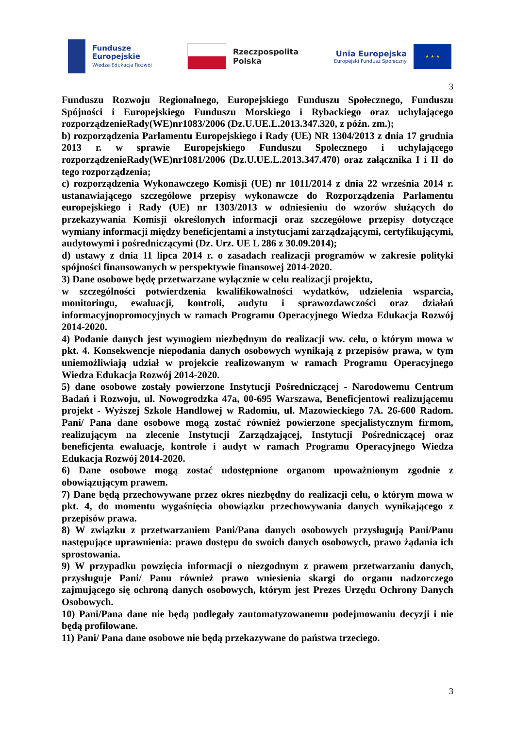Fundusze
Europejskie
Wiedza Edukacja Rozwój
Rzeczpospolita
Polska
Unia Europejska
Europejski Fundusz Społeczny
★ ★ ★
3
Funduszu Rozwoju Regionalnego, Europejskiego Funduszu Społecznego, Funduszu Spójności i Europejskiego Funduszu Morskiego i Rybackiego oraz uchylającego rozporządzenieRady(WE)nr1083/2006 (Dz.U.UE.L.2013.347.320, z późn. zm.);
b) rozporządzenia Parlamentu Europejskiego i Rady (UE) NR 1304/2013 z dnia 17 grudnia 2013 r. w sprawie Europejskiego Funduszu Społecznego i uchylającego rozporządzenieRady(WE)nr1081/2006 (Dz.U.UE.L.2013.347.470) oraz załącznika I i II do tego rozporządzenia;
c) rozporządzenia Wykonawczego Komisji (UE) nr 1011/2014 z dnia 22 września 2014 r. ustanawiającego szczegółowe przepisy wykonawcze do Rozporządzenia Parlamentu europejskiego i Rady (UE) nr 1303/2013 w odniesieniu do wzorów służących do przekazywania Komisji określonych informacji oraz szczegółowe przepisy dotyczące wymiany informacji między beneficjentami a instytucjami zarządzającymi, certyfikującymi, audytowymi i pośredniczącymi (Dz. Urz. UE L 286 z 30.09.2014);
d) ustawy z dnia 11 lipca 2014 r. o zasadach realizacji programów w zakresie polityki spójności finansowanych w perspektywie finansowej 2014-2020.
3) Dane osobowe będę przetwarzane wyłącznie w celu realizacji projektu,
w szczególności potwierdzenia kwalifikowalności wydatków, udzielenia wsparcia, monitoringu, ewaluacji, kontroli, audytu i sprawozdawczości oraz działań informacyjnopromocyjnych w ramach Programu Operacyjnego Wiedza Edukacja Rozwój 2014-2020.
4) Podanie danych jest wymogiem niezbędnym do realizacji ww. celu, o którym mowa w pkt. 4. Konsekwencje niepodania danych osobowych wynikają z przepisów prawa, w tym uniemożliwiają udział w projekcie realizowanym w ramach Programu Operacyjnego Wiedza Edukacja Rozwój 2014-2020.
5) dane osobowe zostały powierzone Instytucji Pośredniczącej - Narodowemu Centrum Badań i Rozwoju, ul. Nowogrodzka 47a, 00-695 Warszawa, Beneficjentowi realizującemu projekt - Wyższej Szkole Handlowej w Radomiu, ul. Mazowieckiego 7A. 26-600 Radom. Pani/ Pana dane osobowe mogą zostać również powierzone specjalistycznym firmom, realizującym na zlecenie Instytucji Zarządzającej, Instytucji Pośredniczącej oraz beneficjenta ewaluacje, kontrole i audyt w ramach Programu Operacyjnego Wiedza Edukacja Rozwój 2014-2020.
6) Dane osobowe mogą zostać udostępnione organom upoważnionym zgodnie z obowiązującym prawem.
7) Dane będą przechowywane przez okres niezbędny do realizacji celu, o którym mowa w pkt. 4, do momentu wygaśnięcia obowiązku przechowywania danych wynikającego z przepisów prawa.
8) W związku z przetwarzaniem Pani/Pana danych osobowych przysługują Pani/Panu następujące uprawnienia: prawo dostępu do swoich danych osobowych, prawo żądania ich sprostowania.
9) W przypadku powzięcia informacji o niezgodnym z prawem przetwarzaniu danych, przysługuje Pani/ Panu również prawo wniesienia skargi do organu nadzorczego zajmującego się ochroną danych osobowych, którym jest Prezes Urzędu Ochrony Danych Osobowych.
10) Pani/Pana dane nie będą podlegały zautomatyzowanemu podejmowaniu decyzji i nie będą profilowane.
11) Pani/ Pana dane osobowe nie będą przekazywane do państwa trzeciego.
3